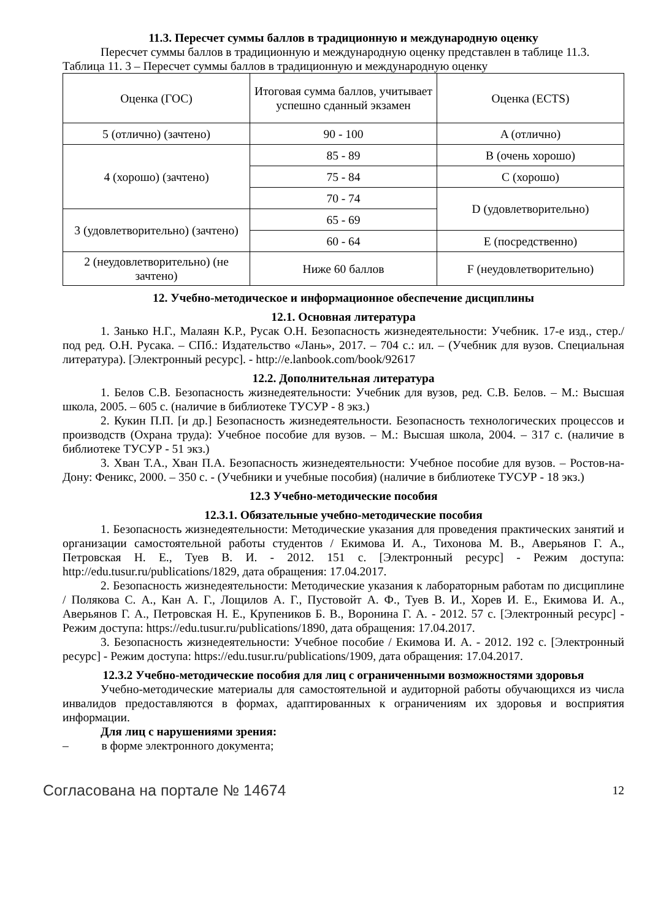11.3. Пересчет суммы баллов в традиционную и международную оценку
Пересчет суммы баллов в традиционную и международную оценку представлен в таблице 11.3.
Таблица 11. 3 – Пересчет суммы баллов в традиционную и международную оценку
| Оценка (ГОС) | Итоговая сумма баллов, учитывает успешно сданный экзамен | Оценка (ECTS) |
| 5 (отлично) (зачтено) | 90 - 100 | A (отлично) |
| 4 (хорошо) (зачтено) | 85 - 89 | B (очень хорошо) |
| | 75 - 84 | C (хорошо) |
| | 70 - 74 | D (удовлетворительно) |
| 3 (удовлетворительно) (зачтено) | 65 - 69 | |
| | 60 - 64 | E (посредственно) |
| 2 (неудовлетворительно) (не зачтено) | Ниже 60 баллов | F (неудовлетворительно) |
12. Учебно-методическое и информационное обеспечение дисциплины
12.1. Основная литература
1. Занько Н.Г., Малаян К.Р., Русак О.Н. Безопасность жизнедеятельности: Учебник. 17-е изд., стер./под ред. О.Н. Русака. – СПб.: Издательство «Лань», 2017. – 704 с.: ил. – (Учебник для вузов. Специальная литература). [Электронный ресурс]. - http://e.lanbook.com/book/92617
12.2. Дополнительная литература
1. Белов С.В. Безопасность жизнедеятельности: Учебник для вузов, ред. С.В. Белов. – М.: Высшая школа, 2005. – 605 с. (наличие в библиотеке ТУСУР - 8 экз.)
2. Кукин П.П. [и др.] Безопасность жизнедеятельности. Безопасность технологических процессов и производств (Охрана труда): Учебное пособие для вузов. – М.: Высшая школа, 2004. – 317 с. (наличие в библиотеке ТУСУР - 51 экз.)
3. Хван Т.А., Хван П.А. Безопасность жизнедеятельности: Учебное пособие для вузов. – Ростов-на-Дону: Феникс, 2000. – 350 с. - (Учебники и учебные пособия) (наличие в библиотеке ТУСУР - 18 экз.)
12.3 Учебно-методические пособия
12.3.1. Обязательные учебно-методические пособия
1. Безопасность жизнедеятельности: Методические указания для проведения практических занятий и организации самостоятельной работы студентов / Екимова И. А., Тихонова М. В., Аверьянов Г. А., Петровская Н. Е., Туев В. И. - 2012. 151 с. [Электронный ресурс] - Режим доступа: http://edu.tusur.ru/publications/1829, дата обращения: 17.04.2017.
2. Безопасность жизнедеятельности: Методические указания к лабораторным работам по дисциплине / Полякова С. А., Кан А. Г., Лощилов А. Г., Пустовойт А. Ф., Туев В. И., Хорев И. Е., Екимова И. А., Аверьянов Г. А., Петровская Н. Е., Крупеников Б. В., Воронина Г. А. - 2012. 57 с. [Электронный ресурс] - Режим доступа: https://edu.tusur.ru/publications/1890, дата обращения: 17.04.2017.
3. Безопасность жизнедеятельности: Учебное пособие / Екимова И. А. - 2012. 192 с. [Электронный ресурс] - Режим доступа: https://edu.tusur.ru/publications/1909, дата обращения: 17.04.2017.
12.3.2 Учебно-методические пособия для лиц с ограниченными возможностями здоровья
Учебно-методические материалы для самостоятельной и аудиторной работы обучающихся из числа инвалидов предоставляются в формах, адаптированных к ограничениям их здоровья и восприятия информации.
Для лиц с нарушениями зрения:
– в форме электронного документа;
Согласована на портале № 14674 12